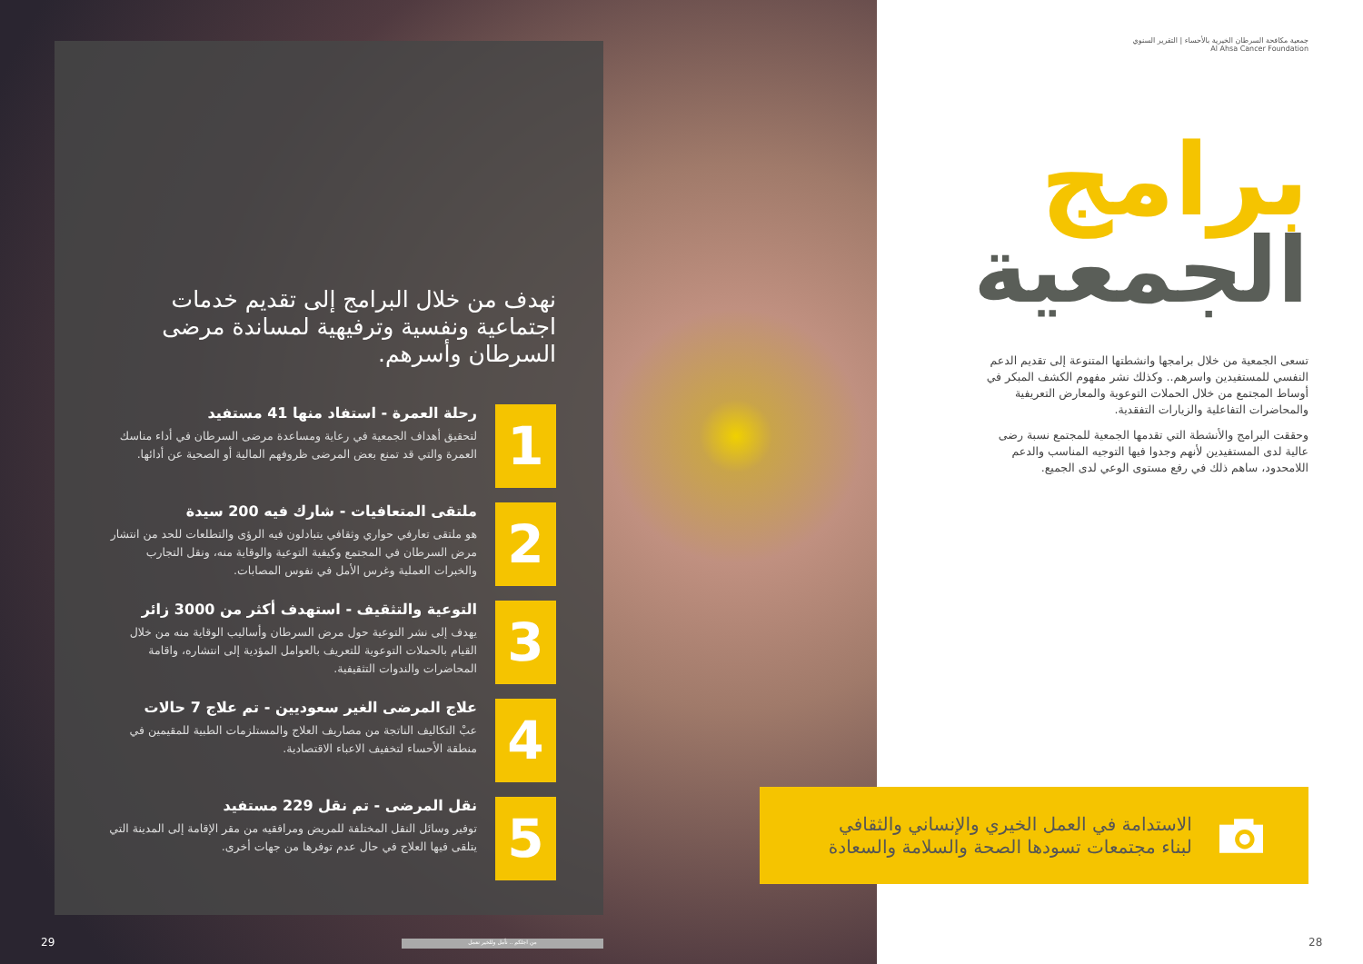جمعية مكافحة السرطان الخيرية بالأحساء | التقرير السنوي
Al Ahsa Cancer Foundation
برامج
الجمعية
تسعى الجمعية من خلال برامجها وانشطتها المتنوعة إلى تقديم الدعم النفسي للمستفيدين واسرهم.. وكذلك نشر مفهوم الكشف المبكر في أوساط المجتمع من خلال الحملات التوعوية والمعارض التعريفية والمحاضرات التفاعلية والزيارات التفقدية.
وحققت البرامج والأنشطة التي تقدمها الجمعية للمجتمع نسبة رضى عالية لدى المستفيدين لأنهم وجدوا فيها التوجيه المناسب والدعم اللامحدود، ساهم ذلك في رفع مستوى الوعي لدى الجميع.
نهدف من خلال البرامج إلى تقديم خدمات اجتماعية ونفسية وترفيهية لمساندة مرضى السرطان وأسرهم.
1
رحلة العمرة - استفاد منها 41 مستفيد
لتحقيق أهداف الجمعية في رعاية ومساعدة مرضى السرطان في أداء مناسك العمرة والتي قد تمنع بعض المرضى ظروفهم المالية أو الصحية عن أدائها.
2
ملتقى المتعافيات - شارك فيه 200 سيدة
هو ملتقى تعارفي حواري وثقافي يتبادلون فيه الرؤى والتطلعات للحد من انتشار مرض السرطان في المجتمع وكيفية التوعية والوقاية منه، ونقل التجارب والخبرات العملية وغرس الأمل في نفوس المصابات.
3
التوعية والتثقيف - استهدف أكثر من 3000 زائر
يهدف إلى نشر التوعية حول مرض السرطان وأساليب الوقاية منه من خلال القيام بالحملات التوعوية للتعريف بالعوامل المؤدية إلى انتشاره، واقامة المحاضرات والندوات التثقيفية.
4
علاج المرضى الغير سعوديين - تم علاج 7 حالات
عبْ التكاليف الناتجة من مصاريف العلاج والمستلزمات الطبية للمقيمين في منطقة الأحساء لتخفيف الاعباء الاقتصادية.
5
نقل المرضى - تم نقل 229 مستفيد
توفير وسائل النقل المختلفة للمريض ومرافقيه من مقر الإقامة إلى المدينة التي يتلقى فيها العلاج في حال عدم توفرها من جهات أخرى.
الاستدامة في العمل الخيري والإنساني والثقافي لبناء مجتمعات تسودها الصحة والسلامة والسعادة
29 28
من اجلكم .. نأمل وللخير نعمل